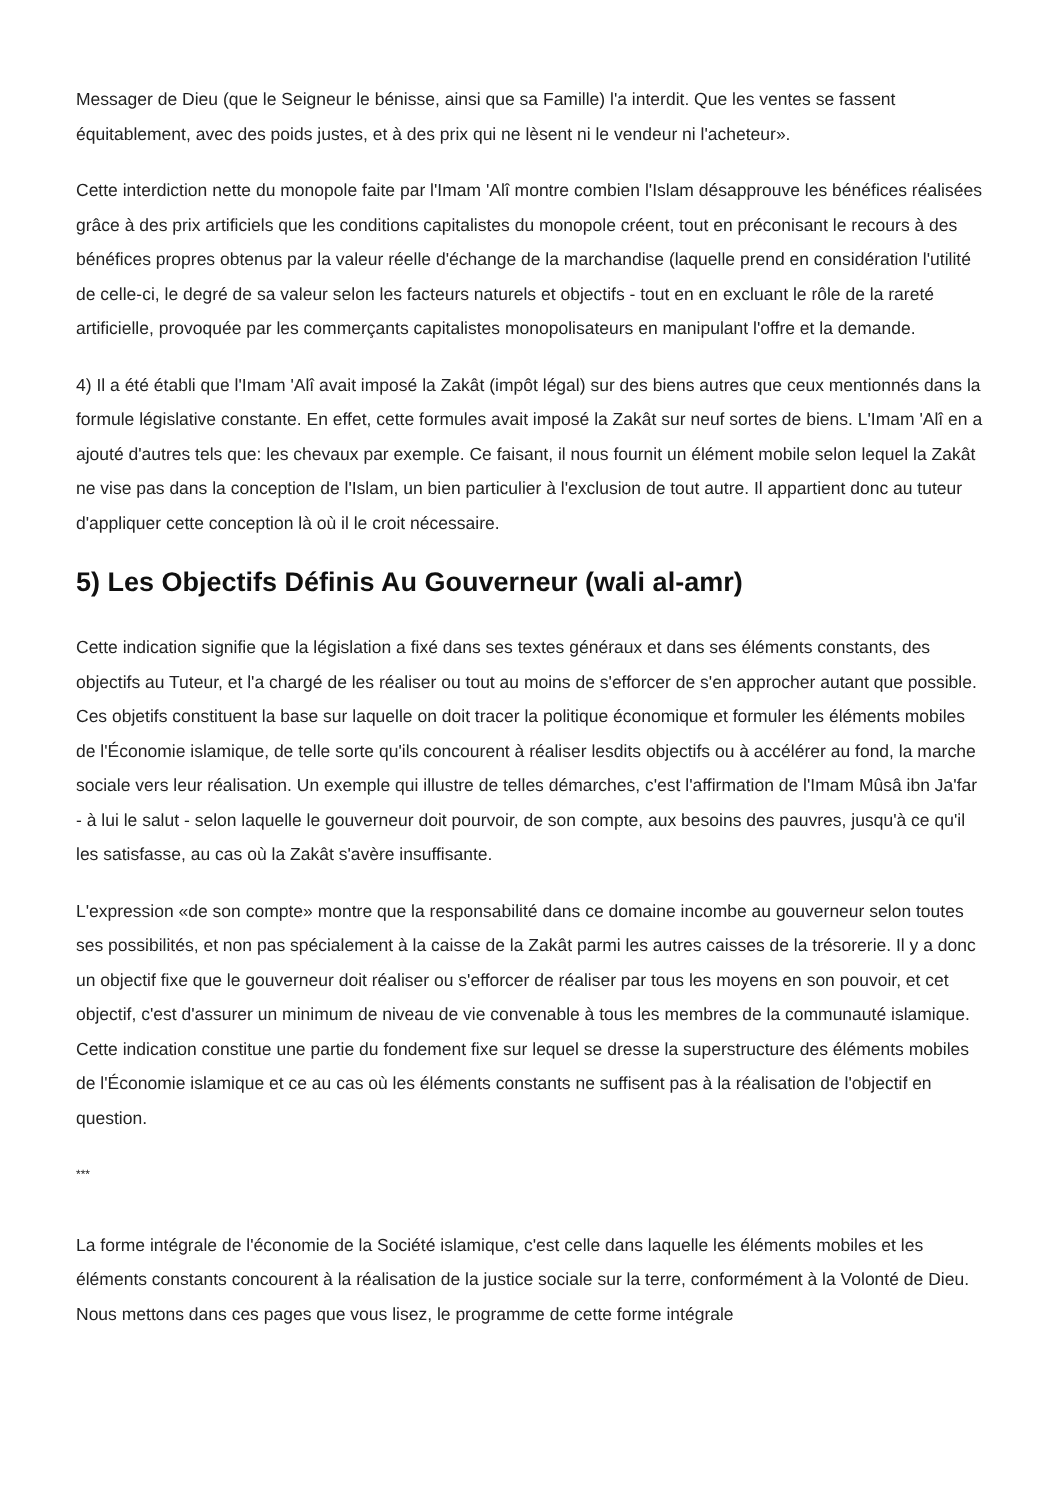Messager de Dieu (que le Seigneur le bénisse, ainsi que sa Famille) l'a interdit. Que les ventes se fassent équitablement, avec des poids justes, et à des prix qui ne lèsent ni le vendeur ni l'acheteur».
Cette interdiction nette du monopole faite par l'Imam 'Alî montre combien l'Islam désapprouve les bénéfices réalisées grâce à des prix artificiels que les conditions capitalistes du monopole créent, tout en préconisant le recours à des bénéfices propres obtenus par la valeur réelle d'échange de la marchandise (laquelle prend en considération l'utilité de celle-ci, le degré de sa valeur selon les facteurs naturels et objectifs - tout en en excluant le rôle de la rareté artificielle, provoquée par les commerçants capitalistes monopolisateurs en manipulant l'offre et la demande.
4) Il a été établi que l'Imam 'Alî avait imposé la Zakât (impôt légal) sur des biens autres que ceux mentionnés dans la formule législative constante. En effet, cette formules avait imposé la Zakât sur neuf sortes de biens. L'Imam 'Alî en a ajouté d'autres tels que: les chevaux par exemple. Ce faisant, il nous fournit un élément mobile selon lequel la Zakât ne vise pas dans la conception de l'Islam, un bien particulier à l'exclusion de tout autre. Il appartient donc au tuteur d'appliquer cette conception là où il le croit nécessaire.
5) Les Objectifs Définis Au Gouverneur (wali al-amr)
Cette indication signifie que la législation a fixé dans ses textes généraux et dans ses éléments constants, des objectifs au Tuteur, et l'a chargé de les réaliser ou tout au moins de s'efforcer de s'en approcher autant que possible. Ces objetifs constituent la base sur laquelle on doit tracer la politique économique et formuler les éléments mobiles de l'Économie islamique, de telle sorte qu'ils concourent à réaliser lesdits objectifs ou à accélérer au fond, la marche sociale vers leur réalisation. Un exemple qui illustre de telles démarches, c'est l'affirmation de l'Imam Mûsâ ibn Ja'far - à lui le salut - selon laquelle le gouverneur doit pourvoir, de son compte, aux besoins des pauvres, jusqu'à ce qu'il les satisfasse, au cas où la Zakât s'avère insuffisante.
L'expression «de son compte» montre que la responsabilité dans ce domaine incombe au gouverneur selon toutes ses possibilités, et non pas spécialement à la caisse de la Zakât parmi les autres caisses de la trésorerie. Il y a donc un objectif fixe que le gouverneur doit réaliser ou s'efforcer de réaliser par tous les moyens en son pouvoir, et cet objectif, c'est d'assurer un minimum de niveau de vie convenable à tous les membres de la communauté islamique. Cette indication constitue une partie du fondement fixe sur lequel se dresse la superstructure des éléments mobiles de l'Économie islamique et ce au cas où les éléments constants ne suffisent pas à la réalisation de l'objectif en question.
***
La forme intégrale de l'économie de la Société islamique, c'est celle dans laquelle les éléments mobiles et les éléments constants concourent à la réalisation de la justice sociale sur la terre, conformément à la Volonté de Dieu. Nous mettons dans ces pages que vous lisez, le programme de cette forme intégrale